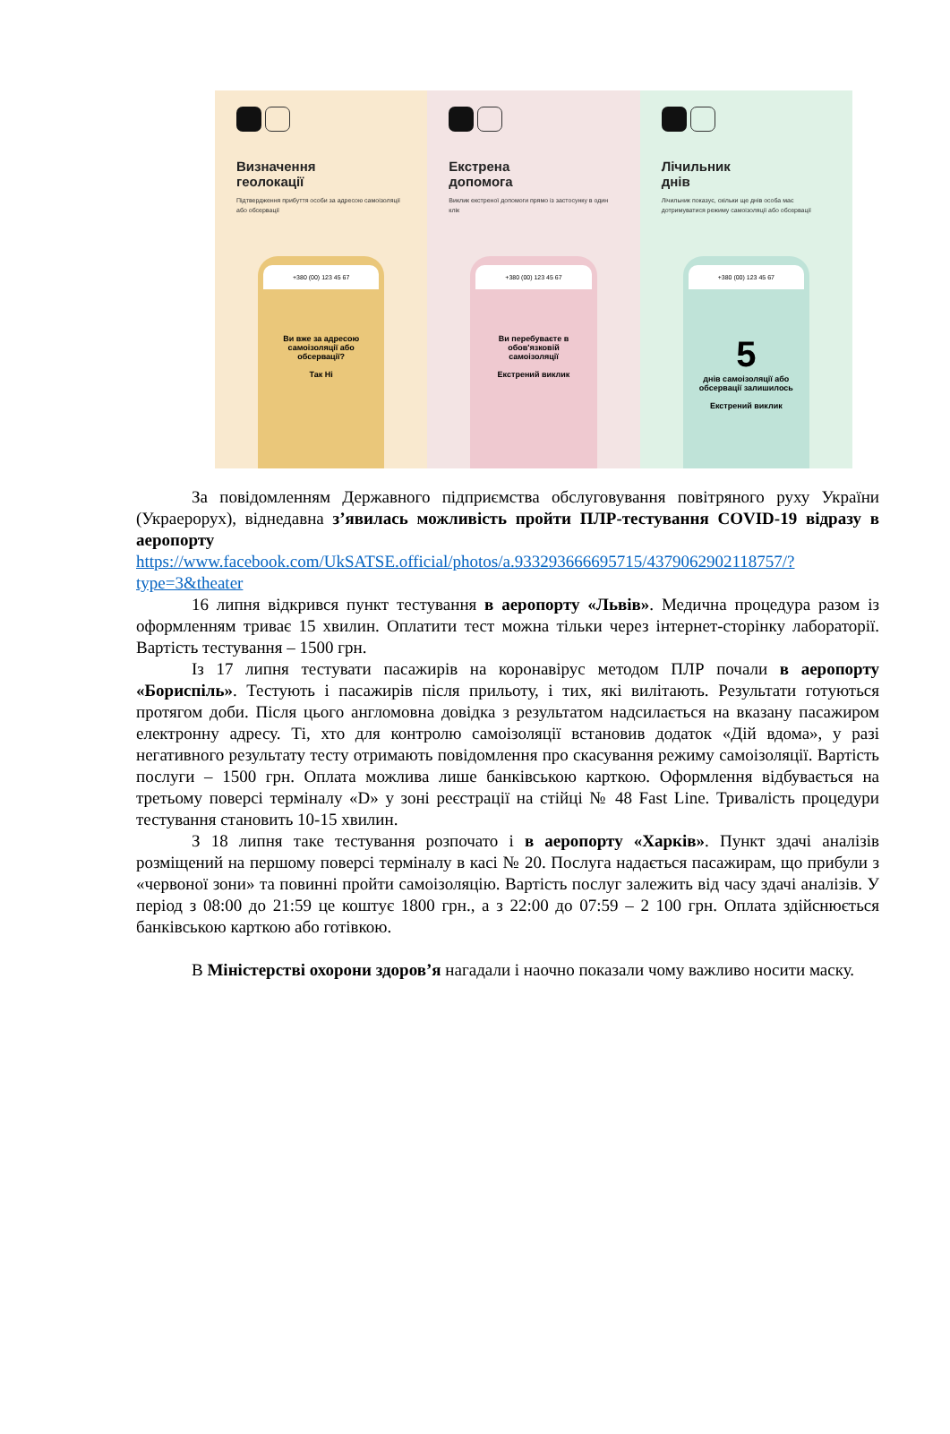Визначення
геолокації
Підтвердження прибуття особи за адресою самоізоляції або обсервації
+380 (00) 123 45 67
Ви вже за адресою самоізоляції або обсервації?
Так Ні
Екстрена
допомога
Виклик екстреної допомоги прямо із застосунку в один клік
+380 (00) 123 45 67
Ви перебуваєте в обов'язковій самоізоляції
Екстрений виклик
Лічильник
днів
Лічильник показує, скільки ще днів особа має дотримуватися режиму самоізоляції або обсервації
+380 (00) 123 45 67
5
днів самоізоляції або обсервації залишилось
Екстрений виклик
За повідомленням Державного підприємства обслуговування повітряного руху України (Украерорух), віднедавна з’явилась можливість пройти ПЛР-тестування COVID-19 відразу в аеропорту
https://www.facebook.com/UkSATSE.official/photos/a.933293666695715/4379062902118757/?type=3&theater
16 липня відкрився пункт тестування в аеропорту «Львів». Медична процедура разом із оформленням триває 15 хвилин. Оплатити тест можна тільки через інтернет-сторінку лабораторії. Вартість тестування – 1500 грн.
Із 17 липня тестувати пасажирів на коронавірус методом ПЛР почали в аеропорту «Бориспіль». Тестують і пасажирів після прильоту, і тих, які вилітають. Результати готуються протягом доби. Після цього англомовна довідка з результатом надсилається на вказану пасажиром електронну адресу. Ті, хто для контролю самоізоляції встановив додаток «Дій вдома», у разі негативного результату тесту отримають повідомлення про скасування режиму самоізоляції. Вартість послуги – 1500 грн. Оплата можлива лише банківською карткою. Оформлення відбувається на третьому поверсі терміналу «D» у зоні реєстрації на стійці № 48 Fast Line. Тривалість процедури тестування становить 10-15 хвилин.
З 18 липня таке тестування розпочато і в аеропорту «Харків». Пункт здачі аналізів розміщений на першому поверсі терміналу в касі № 20. Послуга надається пасажирам, що прибули з «червоної зони» та повинні пройти самоізоляцію. Вартість послуг залежить від часу здачі аналізів. У період з 08:00 до 21:59 це коштує 1800 грн., а з 22:00 до 07:59 – 2 100 грн. Оплата здійснюється банківською карткою або готівкою.
В Міністерстві охорони здоров’я нагадали і наочно показали чому важливо носити маску.